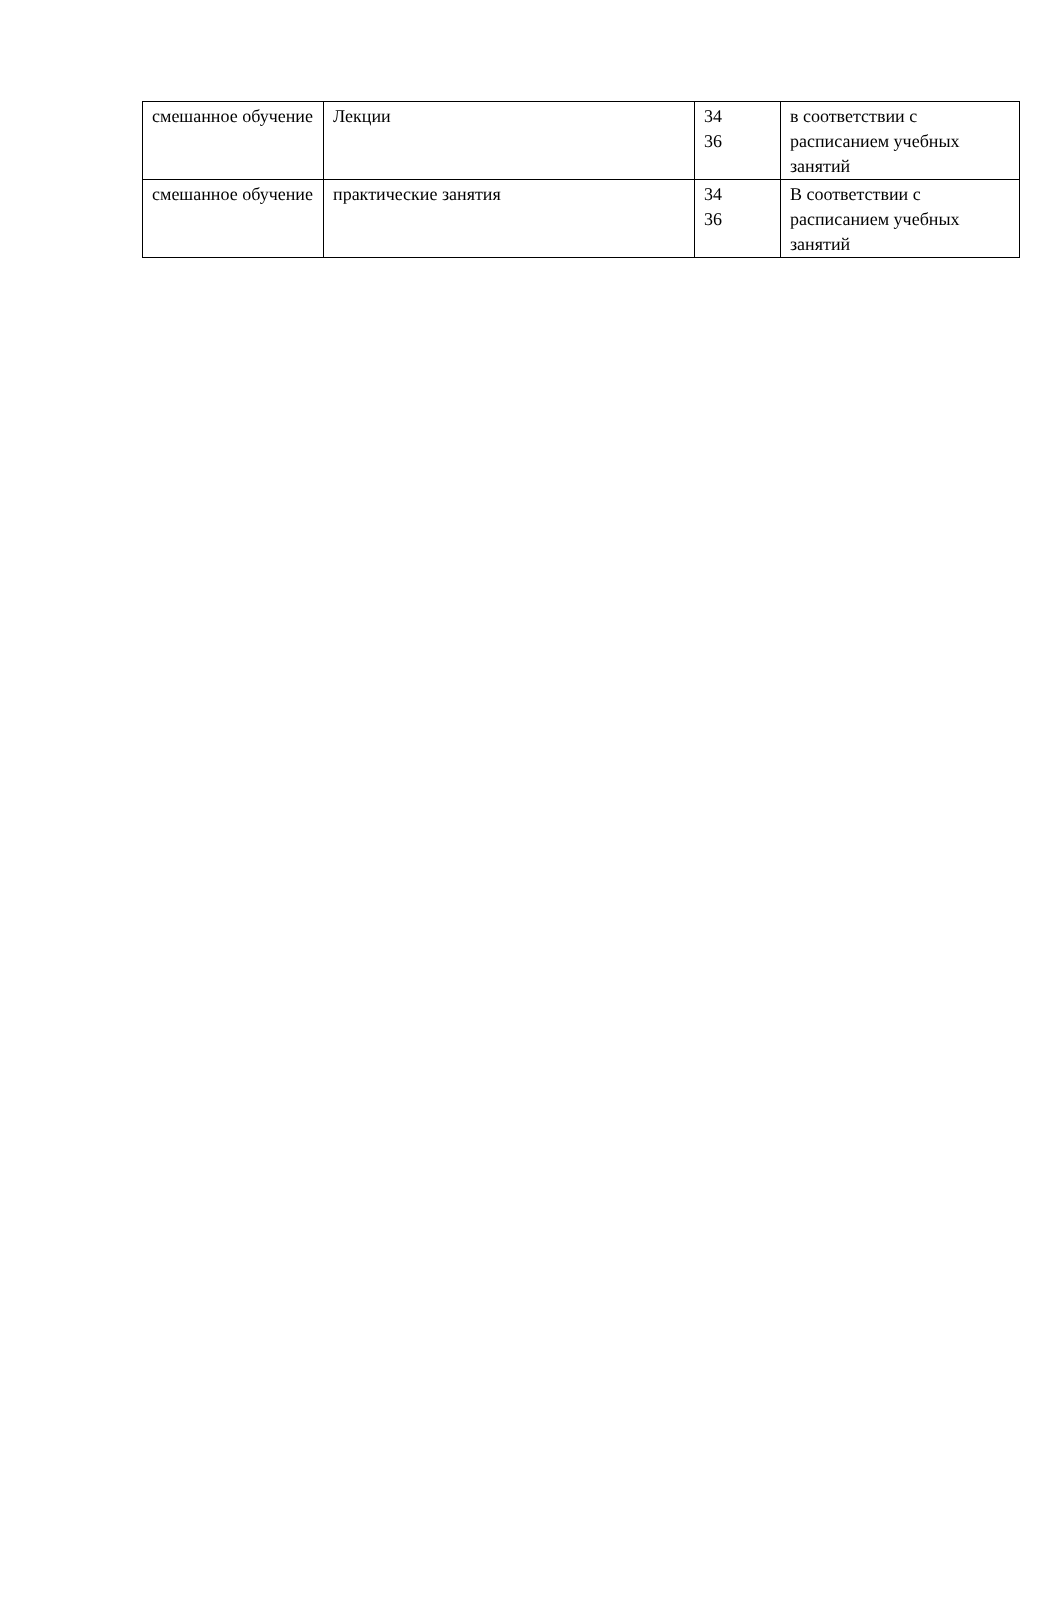| смешанное обучение | Лекции | 34 36 | в соответствии с расписанием учебных занятий |
| смешанное обучение | практические занятия | 34 36 | В соответствии с расписанием учебных занятий |